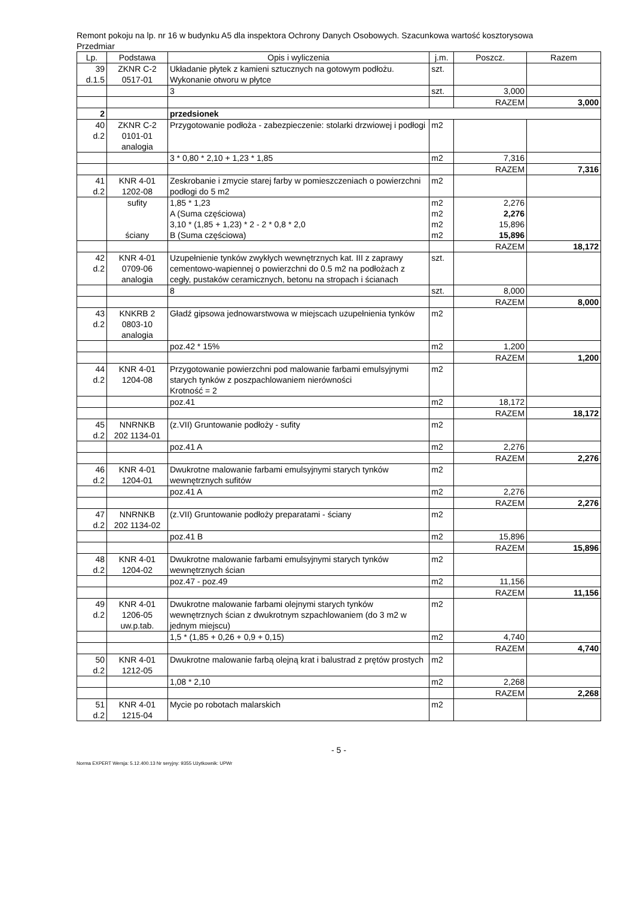Remont pokoju na lp. nr 16 w budynku A5 dla inspektora Ochrony Danych Osobowych. Szacunkowa wartość kosztorysowa
Przedmiar
| Lp. | Podstawa | Opis i wyliczenia | j.m. | Poszcz. | Razem |
| --- | --- | --- | --- | --- | --- |
| 39 d.1.5 | ZKNR C-2 0517-01 | Układanie płytek z kamieni sztucznych na gotowym podłożu. Wykonanie otworu w płytce | szt. | | |
| | | 3 | szt. | 3,000 | |
| | | | | RAZEM | 3,000 |
| 2 | | przedsionek | | | |
| 40 d.2 | ZKNR C-2 0101-01 analogia | Przygotowanie podłoża - zabezpieczenie: stolarki drzwiowej i podłogi | m2 | | |
| | | 3 * 0,80 * 2,10 + 1,23 * 1,85 | m2 | 7,316 | |
| | | | | RAZEM | 7,316 |
| 41 d.2 | KNR 4-01 1202-08 | Zeskrobanie i zmycie starej farby w pomieszczeniach o powierzchni podłogi do 5 m2 | m2 | | |
| | sufity ściany | 1,85 * 1,23 A (Suma częściowa) 3,10 * (1,85 + 1,23) * 2 - 2 * 0,8 * 2,0 B (Suma częściowa) | m2 m2 m2 m2 | 2,276 2,276 15,896 15,896 | |
| | | | | RAZEM | 18,172 |
| 42 d.2 | KNR 4-01 0709-06 analogia | Uzupełnienie tynków zwykłych wewnętrznych kat. III z zaprawy cementowo-wapiennej o powierzchni do 0.5 m2 na podłożach z cegły, pustaków ceramicznych, betonu na stropach i ścianach | szt. | | |
| | | 8 | szt. | 8,000 | |
| | | | | RAZEM | 8,000 |
| 43 d.2 | KNKRB 2 0803-10 analogia | Gładź gipsowa jednowarstwowa w miejscach uzupełnienia tynków | m2 | | |
| | | poz.42 * 15% | m2 | 1,200 | |
| | | | | RAZEM | 1,200 |
| 44 d.2 | KNR 4-01 1204-08 | Przygotowanie powierzchni pod malowanie farbami emulsyjnymi starych tynków z poszpachlowaniem nierówności Krotność = 2 | m2 | | |
| | | poz.41 | m2 | 18,172 | |
| | | | | RAZEM | 18,172 |
| 45 d.2 | NNRNKB 202 1134-01 | (z.VII) Gruntowanie podłoży - sufity | m2 | | |
| | | poz.41 A | m2 | 2,276 | |
| | | | | RAZEM | 2,276 |
| 46 d.2 | KNR 4-01 1204-01 | Dwukrotne malowanie farbami emulsyjnymi starych tynków wewnętrznych sufitów | m2 | | |
| | | poz.41 A | m2 | 2,276 | |
| | | | | RAZEM | 2,276 |
| 47 d.2 | NNRNKB 202 1134-02 | (z.VII) Gruntowanie podłoży preparatami - ściany | m2 | | |
| | | poz.41 B | m2 | 15,896 | |
| | | | | RAZEM | 15,896 |
| 48 d.2 | KNR 4-01 1204-02 | Dwukrotne malowanie farbami emulsyjnymi starych tynków wewnętrznych ścian | m2 | | |
| | | poz.47 - poz.49 | m2 | 11,156 | |
| | | | | RAZEM | 11,156 |
| 49 d.2 | KNR 4-01 1206-05 uw.p.tab. | Dwukrotne malowanie farbami olejnymi starych tynków wewnętrznych ścian z dwukrotnym szpachlowaniem (do 3 m2 w jednym miejscu) | m2 | | |
| | | 1,5 * (1,85 + 0,26 + 0,9 + 0,15) | m2 | 4,740 | |
| | | | | RAZEM | 4,740 |
| 50 d.2 | KNR 4-01 1212-05 | Dwukrotne malowanie farbą olejną krat i balustrad z prętów prostych | m2 | | |
| | | 1,08 * 2,10 | m2 | 2,268 | |
| | | | | RAZEM | 2,268 |
| 51 d.2 | KNR 4-01 1215-04 | Mycie po robotach malarskich | m2 | | |
- 5 -
Norma EXPERT Wersja: 5.12.400.13 Nr seryjny: 9355 Użytkownik: UPWr